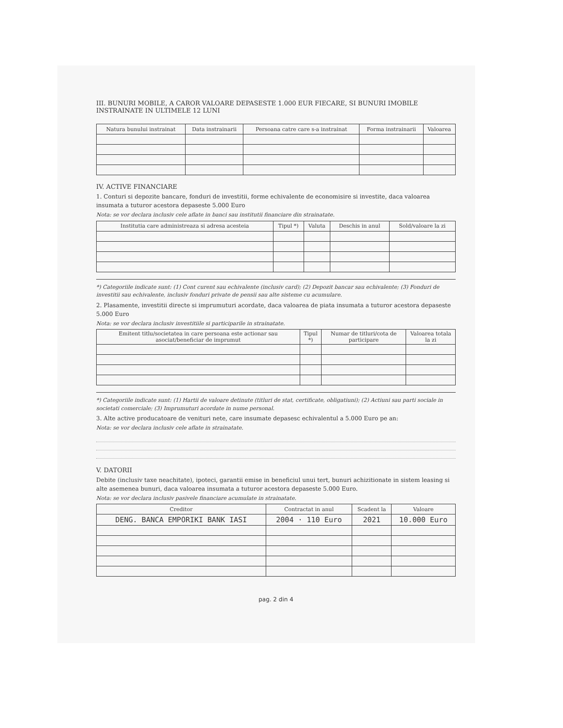III. BUNURI MOBILE, A CAROR VALOARE DEPASESTE 1.000 EUR FIECARE, SI BUNURI IMOBILE INSTRAINATE IN ULTIMELE 12 LUNI
| Natura bunului instrainat | Data instrainarii | Persoana catre care s-a instrainat | Forma instrainarii | Valoarea |
| --- | --- | --- | --- | --- |
IV. ACTIVE FINANCIARE
1. Conturi si depozite bancare, fonduri de investitii, forme echivalente de economisire si investite, daca valoarea insumata a tuturor acestora depaseste 5.000 Euro
Nota: se vor declara inclusiv cele aflate in banci sau institutii financiare din strainatate.
| Institutia care administreaza si adresa acesteia | Tipul *) | Valuta | Deschis in anul | Sold/valoare la zi |
| --- | --- | --- | --- | --- |
*) Categoriile indicate sunt: (1) Cont curent sau echivalente (inclusiv card); (2) Depozit bancar sau echivalente; (3) Fonduri de investitii sau echivalente, inclusiv fonduri private de pensii sau alte sisteme cu acumulare.
2. Plasamente, investitii directe si imprumuturi acordate, daca valoarea de piata insumata a tuturor acestora depaseste 5.000 Euro
Nota: se vor declara inclusiv investitiile si participarile in strainatate.
| Emitent titlu/societatea in care persoana este actionar sau asociat/beneficiar de imprumut | Tipul *) | Numar de titluri/cota de participare | Valoarea totala la zi |
| --- | --- | --- | --- |
*) Categoriile indicate sunt: (1) Hartii de valoare detinute (titluri de stat, certificate, obligatiuni); (2) Actiuni sau parti sociale in societati comerciale; (3) Imprumuturi acordate in nume personal.
3. Alte active producatoare de venituri nete, care insumate depasesc echivalentul a 5.000 Euro pe an:
Nota: se vor declara inclusiv cele aflate in strainatate.
V. DATORII
Debite (inclusiv taxe neachitate), ipoteci, garantii emise in beneficiul unui tert, bunuri achizitionate in sistem leasing si alte asemenea bunuri, daca valoarea insumata a tuturor acestora depaseste 5.000 Euro.
Nota: se vor declara inclusiv pasivele financiare acumulate in strainatate.
| Creditor | Contractat in anul | Scadent la | Valoare |
| --- | --- | --- | --- |
| DENG. BANCA EMPORIKI BANK IASI | 2004 · 110 Euro | 2021 | 10.000 Euro |
pag. 2 din 4